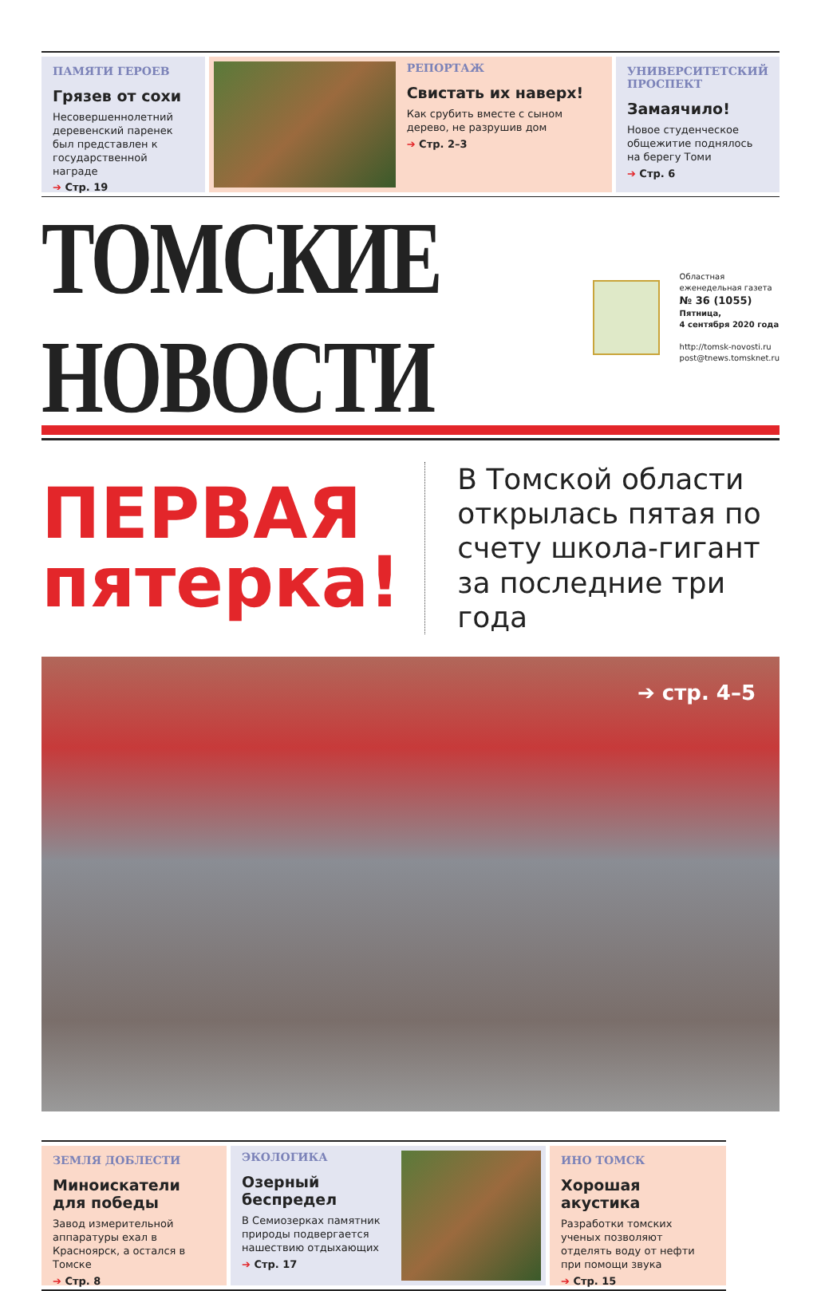ПАМЯТИ ГЕРОЕВ
Грязев от сохи
Несовершеннолетний деревенский паренек был представлен к государственной награде
➔ Стр. 19
РЕПОРТАЖ
Свистать их наверх!
Как срубить вместе с сыном дерево, не разрушив дом
➔ Стр. 2–3
УНИВЕРСИТЕТСКИЙ ПРОСПЕКТ
Замаячило!
Новое студенческое общежитие поднялось на берегу Томи
➔ Стр. 6
ТОМСКИЕ НОВОСТИ
Областная
еженедельная газета
№ 36 (1055)
Пятница,
4 сентября 2020 года
http://tomsk-novosti.ru
post@tnews.tomsknet.ru
ПЕРВАЯ
пятерка!
В Томской области открылась пятая по счету школа-гигант за последние три года
➔ стр. 4–5
ЗЕМЛЯ ДОБЛЕСТИ
Миноискатели для победы
Завод измерительной аппаратуры ехал в Красноярск, а остался в Томске
➔ Стр. 8
ЭКОЛОГИКА
Озерный беспредел
В Семиозерках памятник природы подвергается нашествию отдыхающих
➔ Стр. 17
ИНО ТОМСК
Хорошая акустика
Разработки томских ученых позволяют отделять воду от нефти при помощи звука
➔ Стр. 15